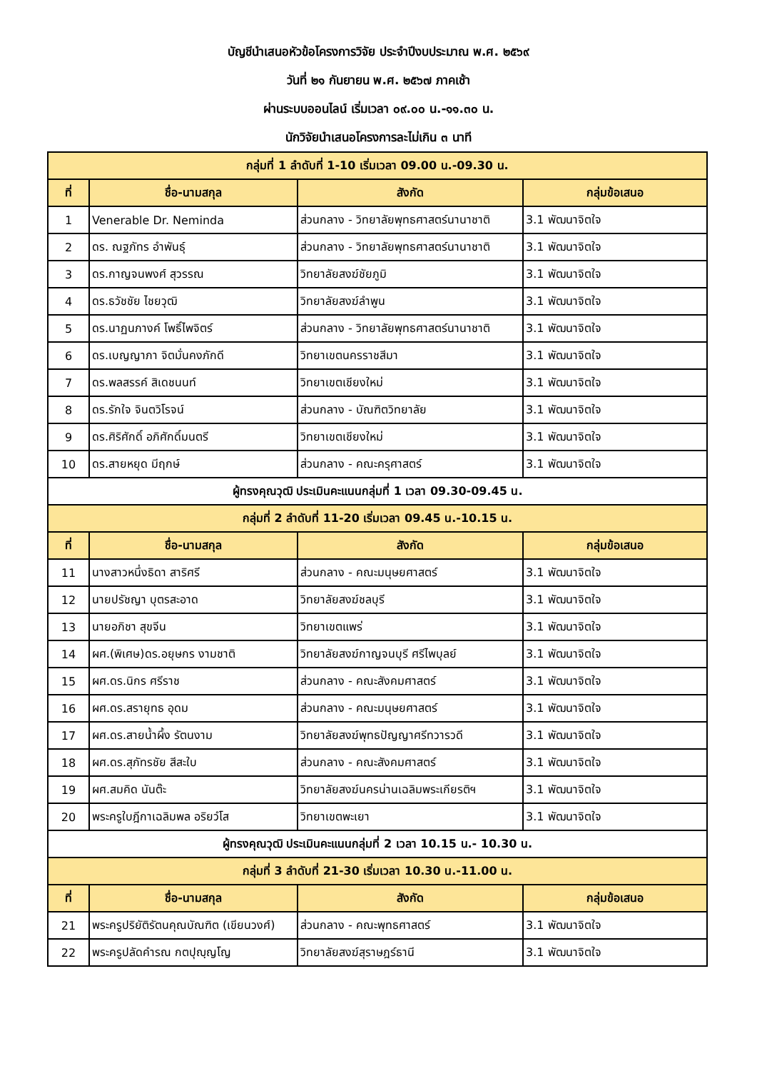บัญชีนำเสนอหัวข้อโครงการวิจัย ประจำปีงบประมาณ พ.ศ. ๒๕๖๙
วันที่ ๒๑ กันยายน พ.ศ. ๒๕๖๗ ภาคเช้า
ผ่านระบบออนไลน์ เริ่มเวลา ๐๙.๐๐ น.-๑๑.๓๐ น.
นักวิจัยนำเสนอโครงการละไม่เกิน ๓ นาที
| กลุ่มที่ 1 ลำดับที่ 1-10 เริ่มเวลา 09.00 น.-09.30 น. | | | |
| ที่ | ชื่อ-นามสกุล | สังกัด | กลุ่มข้อเสนอ |
| 1 | Venerable Dr. Neminda | ส่วนกลาง - วิทยาลัยพุทธศาสตร์นานาชาติ | 3.1 พัฒนาจิตใจ |
| 2 | ดร. ณฐภัทร อำพันธุ์ | ส่วนกลาง - วิทยาลัยพุทธศาสตร์นานาชาติ | 3.1 พัฒนาจิตใจ |
| 3 | ดร.กาญจนพงศ์ สุวรรณ | วิทยาลัยสงฆ์ชัยภูมิ | 3.1 พัฒนาจิตใจ |
| 4 | ดร.ธวัชชัย ไชยวุฒิ | วิทยาลัยสงฆ์ลำพูน | 3.1 พัฒนาจิตใจ |
| 5 | ดร.นาฏนภางค์ โพธิ์ไพจิตร์ | ส่วนกลาง - วิทยาลัยพุทธศาสตร์นานาชาติ | 3.1 พัฒนาจิตใจ |
| 6 | ดร.เบญญาภา จิตมั่นคงภักดี | วิทยาเขตนครราชสีมา | 3.1 พัฒนาจิตใจ |
| 7 | ดร.พลสรรค์ สิเดชนนท์ | วิทยาเขตเชียงใหม่ | 3.1 พัฒนาจิตใจ |
| 8 | ดร.รักใจ จินตวิโรจน์ | ส่วนกลาง - บัณฑิตวิทยาลัย | 3.1 พัฒนาจิตใจ |
| 9 | ดร.ศิริศักดิ์ อภิศักดิ์มนตรี | วิทยาเขตเชียงใหม่ | 3.1 พัฒนาจิตใจ |
| 10 | ดร.สายหยุด มีฤกษ์ | ส่วนกลาง - คณะครุศาสตร์ | 3.1 พัฒนาจิตใจ |
| ผู้ทรงคุณวุฒิ ประเมินคะแนนกลุ่มที่ 1 เวลา 09.30-09.45 น. | | | |
| กลุ่มที่ 2 ลำดับที่ 11-20 เริ่มเวลา 09.45 น.-10.15 น. | | | |
| ที่ | ชื่อ-นามสกุล | สังกัด | กลุ่มข้อเสนอ |
| 11 | นางสาวหนึ่งธิดา สาริศรี | ส่วนกลาง - คณะมนุษยศาสตร์ | 3.1 พัฒนาจิตใจ |
| 12 | นายปรัชญา บุตรสะอาด | วิทยาลัยสงฆ์ชลบุรี | 3.1 พัฒนาจิตใจ |
| 13 | นายอภิชา สุขจีน | วิทยาเขตแพร่ | 3.1 พัฒนาจิตใจ |
| 14 | ผศ.(พิเศษ)ดร.อยุษกร งามชาติ | วิทยาลัยสงฆ์กาญจนบุรี ศรีไพบุลย์ | 3.1 พัฒนาจิตใจ |
| 15 | ผศ.ดร.นิกร ศรีราช | ส่วนกลาง - คณะสังคมศาสตร์ | 3.1 พัฒนาจิตใจ |
| 16 | ผศ.ดร.สรายุทธ อุดม | ส่วนกลาง - คณะมนุษยศาสตร์ | 3.1 พัฒนาจิตใจ |
| 17 | ผศ.ดร.สายน้ำผึ้ง รัตนงาม | วิทยาลัยสงฆ์พุทธปัญญาศรีทวารวดี | 3.1 พัฒนาจิตใจ |
| 18 | ผศ.ดร.สุภัทรชัย สีสะใบ | ส่วนกลาง - คณะสังคมศาสตร์ | 3.1 พัฒนาจิตใจ |
| 19 | ผศ.สมคิด นันต๊ะ | วิทยาลัยสงฆ์นครน่านเฉลิมพระเกียรติฯ | 3.1 พัฒนาจิตใจ |
| 20 | พระครูใบฎีกาเฉลิมพล อริยวํโส | วิทยาเขตพะเยา | 3.1 พัฒนาจิตใจ |
| ผู้ทรงคุณวุฒิ ประเมินคะแนนกลุ่มที่ 2 เวลา 10.15 น.- 10.30 น. | | | |
| กลุ่มที่ 3 ลำดับที่ 21-30 เริ่มเวลา 10.30 น.-11.00 น. | | | |
| ที่ | ชื่อ-นามสกุล | สังกัด | กลุ่มข้อเสนอ |
| 21 | พระครูปริยัติรัตนคุณบัณฑิต (เขียนวงศ์) | ส่วนกลาง - คณะพุทธศาสตร์ | 3.1 พัฒนาจิตใจ |
| 22 | พระครูปลัดคำรณ กตปุญฺญโญ | วิทยาลัยสงฆ์สุราษฎร์ธานี | 3.1 พัฒนาจิตใจ |